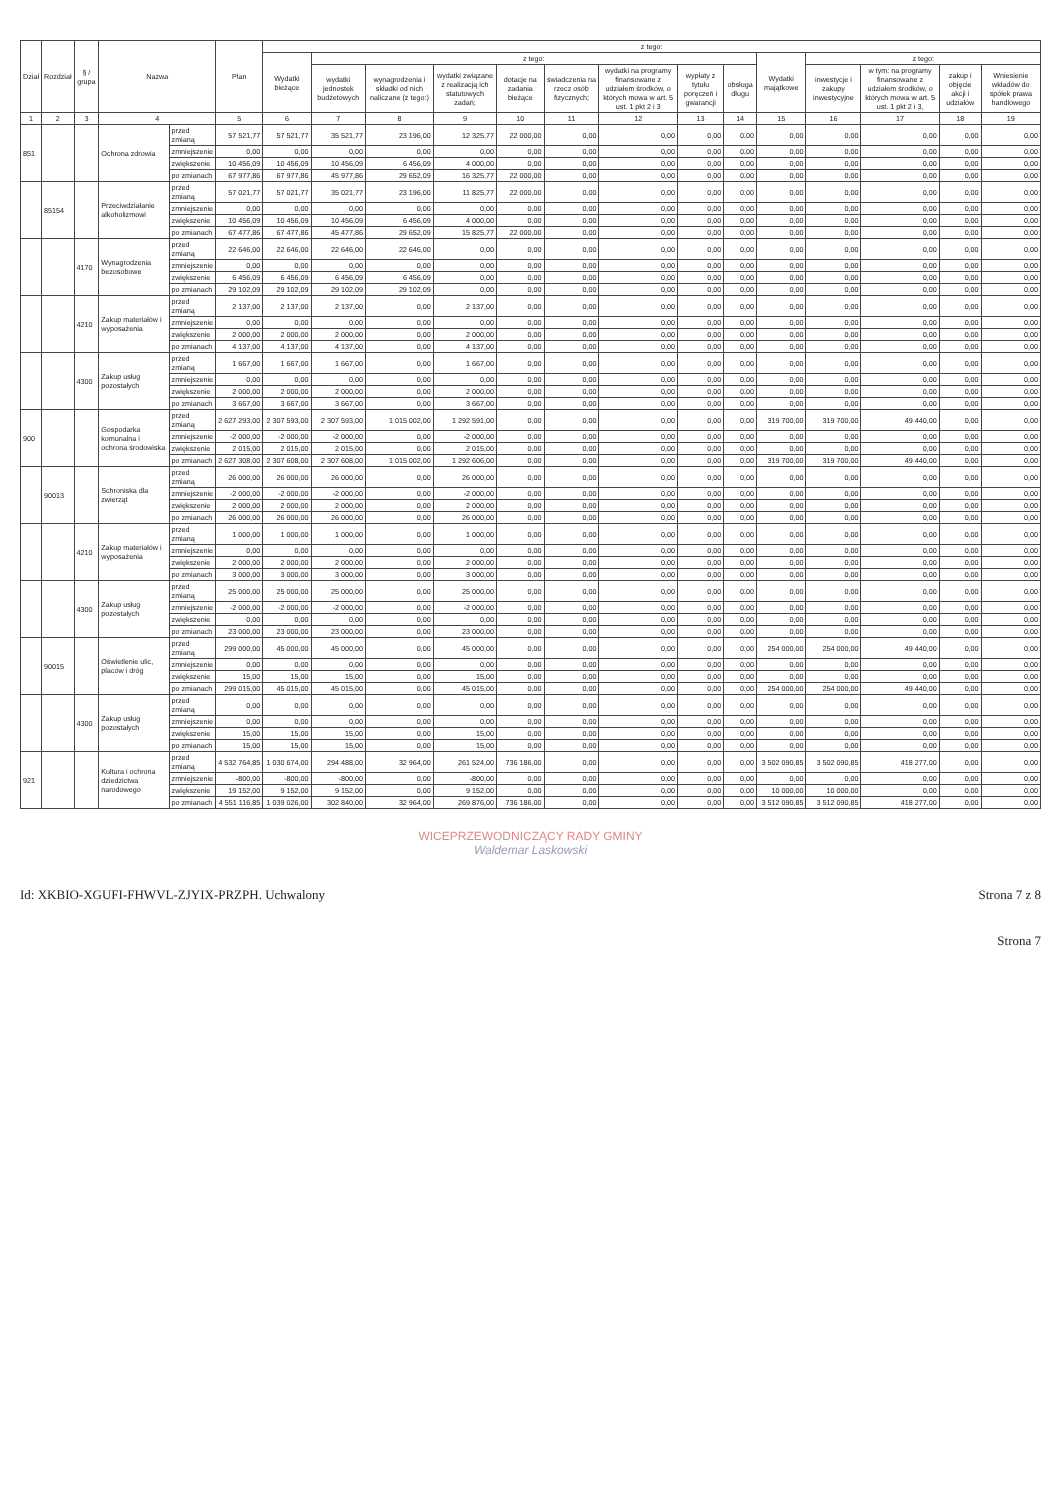| Dział | Rozdział | § / grupa | Nazwa | | Plan | z tego: | | | | | | | | | | | | | |
| --- | --- | --- | --- | --- | --- | --- | --- | --- | --- | --- | --- | --- | --- | --- | --- | --- | --- | --- | --- |
| | | | | | | Wydatki bieżące | z tego: | | | | | | | | Wydatki majątkowe | z tego: | | | |
| | | | | | | | wydatki jednostek budżetowych | wynagrodzenia i składki od nich naliczane (z tego:) | wydatki związane z realizacją ich statutowych zadań; | dotacje na zadania bieżące | świadczenia na rzecz osób fizycznych; | wydatki na programy finansowane z udziałem środków, o których mowa w art. 5 ust. 1 pkt 2 i 3 | wypłaty z tytułu poręczeń i gwarancji | obsługa długu | | inwestycje i zakupy inwestycyjne | w tym: na programy finansowane z udziałem środków, o których mowa w art. 5 ust. 1 pkt 2 i 3, | zakup i objęcie akcji i udziałów | Wniesienie wkładów do spółek prawa handlowego |
| 1 | 2 | 3 | 4 | | 5 | 6 | 7 | 8 | 9 | 10 | 11 | 12 | 13 | 14 | 15 | 16 | 17 | 18 | 19 |
| 851 | | | Ochrona zdrowia | przed zmianą | 57 521,77 | 57 521,77 | 35 521,77 | 23 196,00 | 12 325,77 | 22 000,00 | 0,00 | 0,00 | 0,00 | 0,00 | 0,00 | 0,00 | 0,00 | 0,00 | 0,00 |
| | | | | zmniejszenie | 0,00 | 0,00 | 0,00 | 0,00 | 0,00 | 0,00 | 0,00 | 0,00 | 0,00 | 0,00 | 0,00 | 0,00 | 0,00 | 0,00 | 0,00 |
| | | | | zwiększenie | 10 456,09 | 10 456,09 | 10 456,09 | 6 456,09 | 4 000,00 | 0,00 | 0,00 | 0,00 | 0,00 | 0,00 | 0,00 | 0,00 | 0,00 | 0,00 | 0,00 |
| | | | | po zmianach | 67 977,86 | 67 977,86 | 45 977,86 | 29 652,09 | 16 325,77 | 22 000,00 | 0,00 | 0,00 | 0,00 | 0,00 | 0,00 | 0,00 | 0,00 | 0,00 | 0,00 |
| | 85154 | | Przeciwdziałanie alkoholizmowi | przed zmianą | 57 021,77 | 57 021,77 | 35 021,77 | 23 196,00 | 11 825,77 | 22 000,00 | 0,00 | 0,00 | 0,00 | 0,00 | 0,00 | 0,00 | 0,00 | 0,00 | 0,00 |
| | | | | zmniejszenie | 0,00 | 0,00 | 0,00 | 0,00 | 0,00 | 0,00 | 0,00 | 0,00 | 0,00 | 0,00 | 0,00 | 0,00 | 0,00 | 0,00 | 0,00 |
| | | | | zwiększenie | 10 456,09 | 10 456,09 | 10 456,09 | 6 456,09 | 4 000,00 | 0,00 | 0,00 | 0,00 | 0,00 | 0,00 | 0,00 | 0,00 | 0,00 | 0,00 | 0,00 |
| | | | | po zmianach | 67 477,86 | 67 477,86 | 45 477,86 | 29 652,09 | 15 825,77 | 22 000,00 | 0,00 | 0,00 | 0,00 | 0,00 | 0,00 | 0,00 | 0,00 | 0,00 | 0,00 |
| | | 4170 | Wynagrodzenia bezosobowe | przed zmianą | 22 646,00 | 22 646,00 | 22 646,00 | 22 646,00 | 0,00 | 0,00 | 0,00 | 0,00 | 0,00 | 0,00 | 0,00 | 0,00 | 0,00 | 0,00 | 0,00 |
| | | | | zmniejszenie | 0,00 | 0,00 | 0,00 | 0,00 | 0,00 | 0,00 | 0,00 | 0,00 | 0,00 | 0,00 | 0,00 | 0,00 | 0,00 | 0,00 | 0,00 |
| | | | | zwiększenie | 6 456,09 | 6 456,09 | 6 456,09 | 6 456,09 | 0,00 | 0,00 | 0,00 | 0,00 | 0,00 | 0,00 | 0,00 | 0,00 | 0,00 | 0,00 | 0,00 |
| | | | | po zmianach | 29 102,09 | 29 102,09 | 29 102,09 | 29 102,09 | 0,00 | 0,00 | 0,00 | 0,00 | 0,00 | 0,00 | 0,00 | 0,00 | 0,00 | 0,00 | 0,00 |
| | | 4210 | Zakup materiałów i wyposażenia | przed zmianą | 2 137,00 | 2 137,00 | 2 137,00 | 0,00 | 2 137,00 | 0,00 | 0,00 | 0,00 | 0,00 | 0,00 | 0,00 | 0,00 | 0,00 | 0,00 | 0,00 |
| | | | | zmniejszenie | 0,00 | 0,00 | 0,00 | 0,00 | 0,00 | 0,00 | 0,00 | 0,00 | 0,00 | 0,00 | 0,00 | 0,00 | 0,00 | 0,00 | 0,00 |
| | | | | zwiększenie | 2 000,00 | 2 000,00 | 2 000,00 | 0,00 | 2 000,00 | 0,00 | 0,00 | 0,00 | 0,00 | 0,00 | 0,00 | 0,00 | 0,00 | 0,00 | 0,00 |
| | | | | po zmianach | 4 137,00 | 4 137,00 | 4 137,00 | 0,00 | 4 137,00 | 0,00 | 0,00 | 0,00 | 0,00 | 0,00 | 0,00 | 0,00 | 0,00 | 0,00 | 0,00 |
| | | 4300 | Zakup usług pozostałych | przed zmianą | 1 667,00 | 1 667,00 | 1 667,00 | 0,00 | 1 667,00 | 0,00 | 0,00 | 0,00 | 0,00 | 0,00 | 0,00 | 0,00 | 0,00 | 0,00 | 0,00 |
| | | | | zmniejszenie | 0,00 | 0,00 | 0,00 | 0,00 | 0,00 | 0,00 | 0,00 | 0,00 | 0,00 | 0,00 | 0,00 | 0,00 | 0,00 | 0,00 | 0,00 |
| | | | | zwiększenie | 2 000,00 | 2 000,00 | 2 000,00 | 0,00 | 2 000,00 | 0,00 | 0,00 | 0,00 | 0,00 | 0,00 | 0,00 | 0,00 | 0,00 | 0,00 | 0,00 |
| | | | | po zmianach | 3 667,00 | 3 667,00 | 3 667,00 | 0,00 | 3 667,00 | 0,00 | 0,00 | 0,00 | 0,00 | 0,00 | 0,00 | 0,00 | 0,00 | 0,00 | 0,00 |
| 900 | | | Gospodarka komunalna i ochrona środowiska | przed zmianą | 2 627 293,00 | 2 307 593,00 | 2 307 593,00 | 1 015 002,00 | 1 292 591,00 | 0,00 | 0,00 | 0,00 | 0,00 | 0,00 | 319 700,00 | 319 700,00 | 49 440,00 | 0,00 | 0,00 |
| | | | | zmniejszenie | -2 000,00 | -2 000,00 | -2 000,00 | 0,00 | -2 000,00 | 0,00 | 0,00 | 0,00 | 0,00 | 0,00 | 0,00 | 0,00 | 0,00 | 0,00 | 0,00 |
| | | | | zwiększenie | 2 015,00 | 2 015,00 | 2 015,00 | 0,00 | 2 015,00 | 0,00 | 0,00 | 0,00 | 0,00 | 0,00 | 0,00 | 0,00 | 0,00 | 0,00 | 0,00 |
| | | | | po zmianach | 2 627 308,00 | 2 307 608,00 | 2 307 608,00 | 1 015 002,00 | 1 292 606,00 | 0,00 | 0,00 | 0,00 | 0,00 | 0,00 | 319 700,00 | 319 700,00 | 49 440,00 | 0,00 | 0,00 |
| | 90013 | | Schroniska dla zwierząt | przed zmianą | 26 000,00 | 26 000,00 | 26 000,00 | 0,00 | 26 000,00 | 0,00 | 0,00 | 0,00 | 0,00 | 0,00 | 0,00 | 0,00 | 0,00 | 0,00 | 0,00 |
| | | | | zmniejszenie | -2 000,00 | -2 000,00 | -2 000,00 | 0,00 | -2 000,00 | 0,00 | 0,00 | 0,00 | 0,00 | 0,00 | 0,00 | 0,00 | 0,00 | 0,00 | 0,00 |
| | | | | zwiększenie | 2 000,00 | 2 000,00 | 2 000,00 | 0,00 | 2 000,00 | 0,00 | 0,00 | 0,00 | 0,00 | 0,00 | 0,00 | 0,00 | 0,00 | 0,00 | 0,00 |
| | | | | po zmianach | 26 000,00 | 26 000,00 | 26 000,00 | 0,00 | 26 000,00 | 0,00 | 0,00 | 0,00 | 0,00 | 0,00 | 0,00 | 0,00 | 0,00 | 0,00 | 0,00 |
| | | 4210 | Zakup materiałów i wyposażenia | przed zmianą | 1 000,00 | 1 000,00 | 1 000,00 | 0,00 | 1 000,00 | 0,00 | 0,00 | 0,00 | 0,00 | 0,00 | 0,00 | 0,00 | 0,00 | 0,00 | 0,00 |
| | | | | zmniejszenie | 0,00 | 0,00 | 0,00 | 0,00 | 0,00 | 0,00 | 0,00 | 0,00 | 0,00 | 0,00 | 0,00 | 0,00 | 0,00 | 0,00 | 0,00 |
| | | | | zwiększenie | 2 000,00 | 2 000,00 | 2 000,00 | 0,00 | 2 000,00 | 0,00 | 0,00 | 0,00 | 0,00 | 0,00 | 0,00 | 0,00 | 0,00 | 0,00 | 0,00 |
| | | | | po zmianach | 3 000,00 | 3 000,00 | 3 000,00 | 0,00 | 3 000,00 | 0,00 | 0,00 | 0,00 | 0,00 | 0,00 | 0,00 | 0,00 | 0,00 | 0,00 | 0,00 |
| | | 4300 | Zakup usług pozostałych | przed zmianą | 25 000,00 | 25 000,00 | 25 000,00 | 0,00 | 25 000,00 | 0,00 | 0,00 | 0,00 | 0,00 | 0,00 | 0,00 | 0,00 | 0,00 | 0,00 | 0,00 |
| | | | | zmniejszenie | -2 000,00 | -2 000,00 | -2 000,00 | 0,00 | -2 000,00 | 0,00 | 0,00 | 0,00 | 0,00 | 0,00 | 0,00 | 0,00 | 0,00 | 0,00 | 0,00 |
| | | | | zwiększenie | 0,00 | 0,00 | 0,00 | 0,00 | 0,00 | 0,00 | 0,00 | 0,00 | 0,00 | 0,00 | 0,00 | 0,00 | 0,00 | 0,00 | 0,00 |
| | | | | po zmianach | 23 000,00 | 23 000,00 | 23 000,00 | 0,00 | 23 000,00 | 0,00 | 0,00 | 0,00 | 0,00 | 0,00 | 0,00 | 0,00 | 0,00 | 0,00 | 0,00 |
| | 90015 | | Oświetlenie ulic, placów i dróg | przed zmianą | 299 000,00 | 45 000,00 | 45 000,00 | 0,00 | 45 000,00 | 0,00 | 0,00 | 0,00 | 0,00 | 0,00 | 254 000,00 | 254 000,00 | 49 440,00 | 0,00 | 0,00 |
| | | | | zmniejszenie | 0,00 | 0,00 | 0,00 | 0,00 | 0,00 | 0,00 | 0,00 | 0,00 | 0,00 | 0,00 | 0,00 | 0,00 | 0,00 | 0,00 | 0,00 |
| | | | | zwiększenie | 15,00 | 15,00 | 15,00 | 0,00 | 15,00 | 0,00 | 0,00 | 0,00 | 0,00 | 0,00 | 0,00 | 0,00 | 0,00 | 0,00 | 0,00 |
| | | | | po zmianach | 299 015,00 | 45 015,00 | 45 015,00 | 0,00 | 45 015,00 | 0,00 | 0,00 | 0,00 | 0,00 | 0,00 | 254 000,00 | 254 000,00 | 49 440,00 | 0,00 | 0,00 |
| | | 4300 | Zakup usług pozostałych | przed zmianą | 0,00 | 0,00 | 0,00 | 0,00 | 0,00 | 0,00 | 0,00 | 0,00 | 0,00 | 0,00 | 0,00 | 0,00 | 0,00 | 0,00 | 0,00 |
| | | | | zmniejszenie | 0,00 | 0,00 | 0,00 | 0,00 | 0,00 | 0,00 | 0,00 | 0,00 | 0,00 | 0,00 | 0,00 | 0,00 | 0,00 | 0,00 | 0,00 |
| | | | | zwiększenie | 15,00 | 15,00 | 15,00 | 0,00 | 15,00 | 0,00 | 0,00 | 0,00 | 0,00 | 0,00 | 0,00 | 0,00 | 0,00 | 0,00 | 0,00 |
| | | | | po zmianach | 15,00 | 15,00 | 15,00 | 0,00 | 15,00 | 0,00 | 0,00 | 0,00 | 0,00 | 0,00 | 0,00 | 0,00 | 0,00 | 0,00 | 0,00 |
| 921 | | | Kultura i ochrona dziedzictwa narodowego | przed zmianą | 4 532 764,85 | 1 030 674,00 | 294 488,00 | 32 964,00 | 261 524,00 | 736 186,00 | 0,00 | 0,00 | 0,00 | 0,00 | 3 502 090,85 | 3 502 090,85 | 418 277,00 | 0,00 | 0,00 |
| | | | | zmniejszenie | -800,00 | -800,00 | -800,00 | 0,00 | -800,00 | 0,00 | 0,00 | 0,00 | 0,00 | 0,00 | 0,00 | 0,00 | 0,00 | 0,00 | 0,00 |
| | | | | zwiększenie | 19 152,00 | 9 152,00 | 9 152,00 | 0,00 | 9 152,00 | 0,00 | 0,00 | 0,00 | 0,00 | 0,00 | 10 000,00 | 10 000,00 | 0,00 | 0,00 | 0,00 |
| | | | | po zmianach | 4 551 116,85 | 1 039 026,00 | 302 840,00 | 32 964,00 | 269 876,00 | 736 186,00 | 0,00 | 0,00 | 0,00 | 0,00 | 3 512 090,85 | 3 512 090,85 | 418 277,00 | 0,00 | 0,00 |
WICEPRZEWODNICZĄCY RADY GMINY
Waldemar Laskowski
Id: XKBIO-XGUFI-FHWVL-ZJYIX-PRZPH. Uchwalony Strona 7 z 8
Strona 7